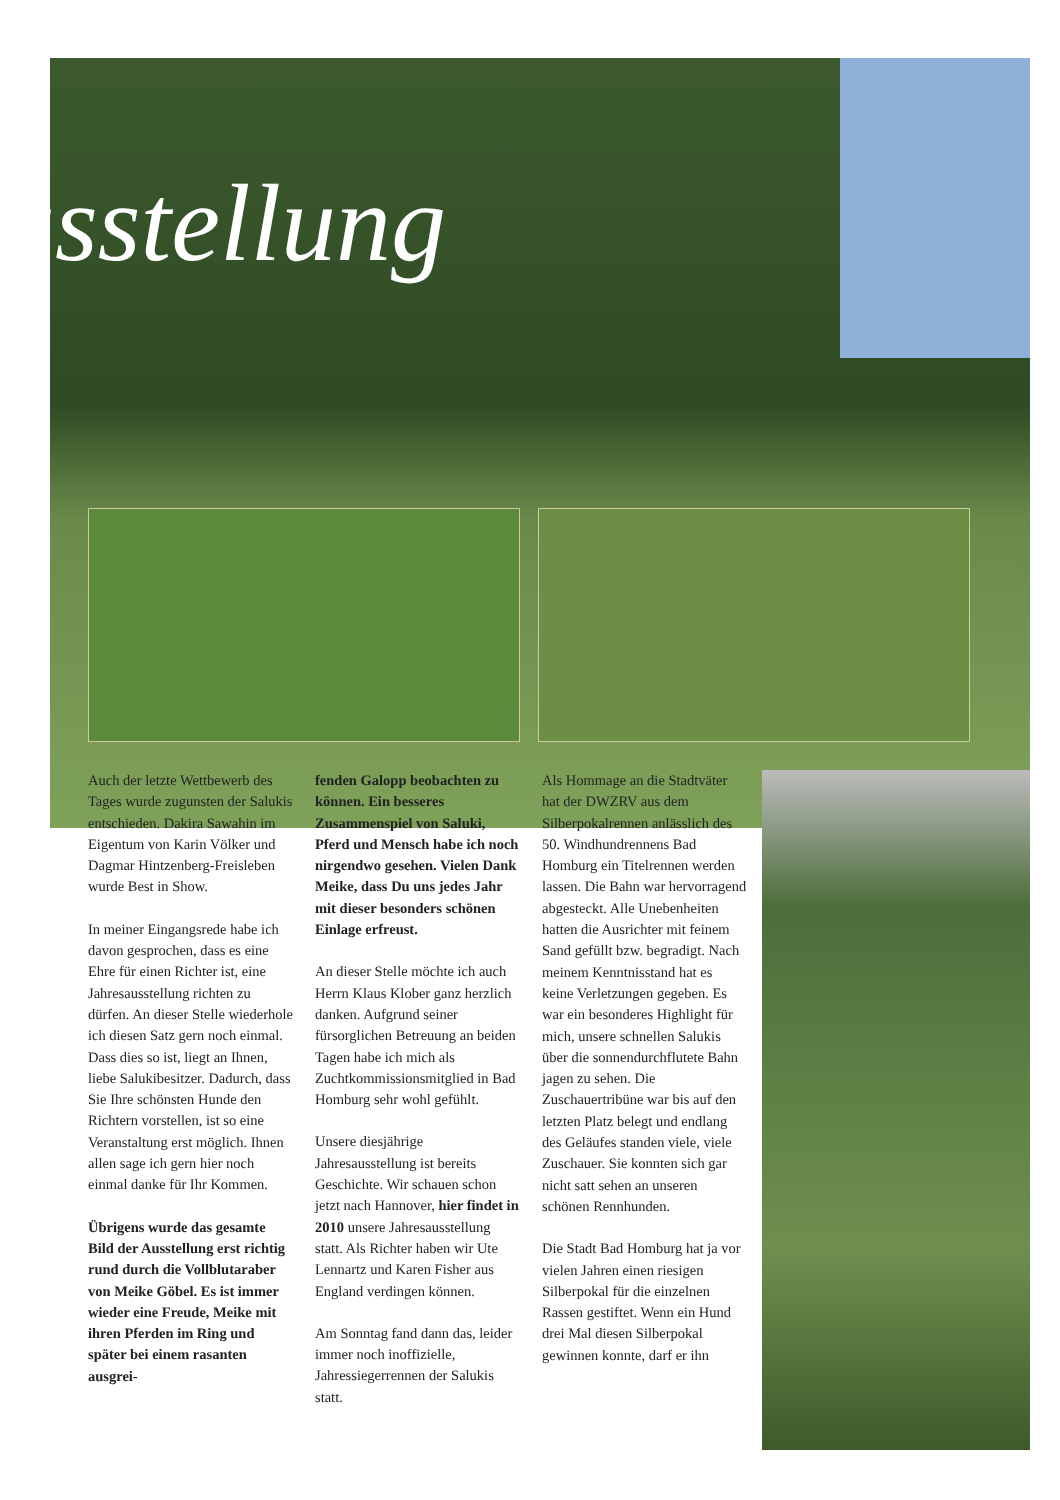usstellung
Auch der letzte Wettbewerb des Tages wurde zugunsten der Salukis entschieden. Dakira Sawahin im Eigentum von Karin Völker und Dagmar Hintzenberg-Freisleben wurde Best in Show.
In meiner Eingangsrede habe ich davon gesprochen, dass es eine Ehre für einen Richter ist, eine Jahresausstellung richten zu dürfen. An dieser Stelle wiederhole ich diesen Satz gern noch einmal. Dass dies so ist, liegt an Ihnen, liebe Salukibesitzer. Dadurch, dass Sie Ihre schönsten Hunde den Richtern vorstellen, ist so eine Veranstaltung erst möglich. Ihnen allen sage ich gern hier noch einmal danke für Ihr Kommen.
Übrigens wurde das gesamte Bild der Ausstellung erst richtig rund durch die Vollblutaraber von Meike Göbel. Es ist immer wieder eine Freude, Meike mit ihren Pferden im Ring und später bei einem rasanten ausgrei-
fenden Galopp beobachten zu können. Ein besseres Zusammenspiel von Saluki, Pferd und Mensch habe ich noch nirgendwo gesehen. Vielen Dank Meike, dass Du uns jedes Jahr mit dieser besonders schönen Einlage erfreust.
An dieser Stelle möchte ich auch Herrn Klaus Klober ganz herzlich danken. Aufgrund seiner fürsorglichen Betreuung an beiden Tagen habe ich mich als Zuchtkommissionsmitglied in Bad Homburg sehr wohl gefühlt.
Unsere diesjährige Jahresausstellung ist bereits Geschichte. Wir schauen schon jetzt nach Hannover, hier findet in 2010 unsere Jahresausstellung statt. Als Richter haben wir Ute Lennartz und Karen Fisher aus England verdingen können.
Am Sonntag fand dann das, leider immer noch inoffizielle, Jahressiegerrennen der Salukis statt.
Als Hommage an die Stadtväter hat der DWZRV aus dem Silberpokalrennen anlässlich des 50. Windhundrennens Bad Homburg ein Titelrennen werden lassen. Die Bahn war hervorragend abgesteckt. Alle Unebenheiten hatten die Ausrichter mit feinem Sand gefüllt bzw. begradigt. Nach meinem Kenntnisstand hat es keine Verletzungen gegeben. Es war ein besonderes Highlight für mich, unsere schnellen Salukis über die sonnendurchflutete Bahn jagen zu sehen. Die Zuschauertribüne war bis auf den letzten Platz belegt und endlang des Geläufes standen viele, viele Zuschauer. Sie konnten sich gar nicht satt sehen an unseren schönen Rennhunden.
Die Stadt Bad Homburg hat ja vor vielen Jahren einen riesigen Silberpokal für die einzelnen Rassen gestiftet. Wenn ein Hund drei Mal diesen Silberpokal gewinnen konnte, darf er ihn